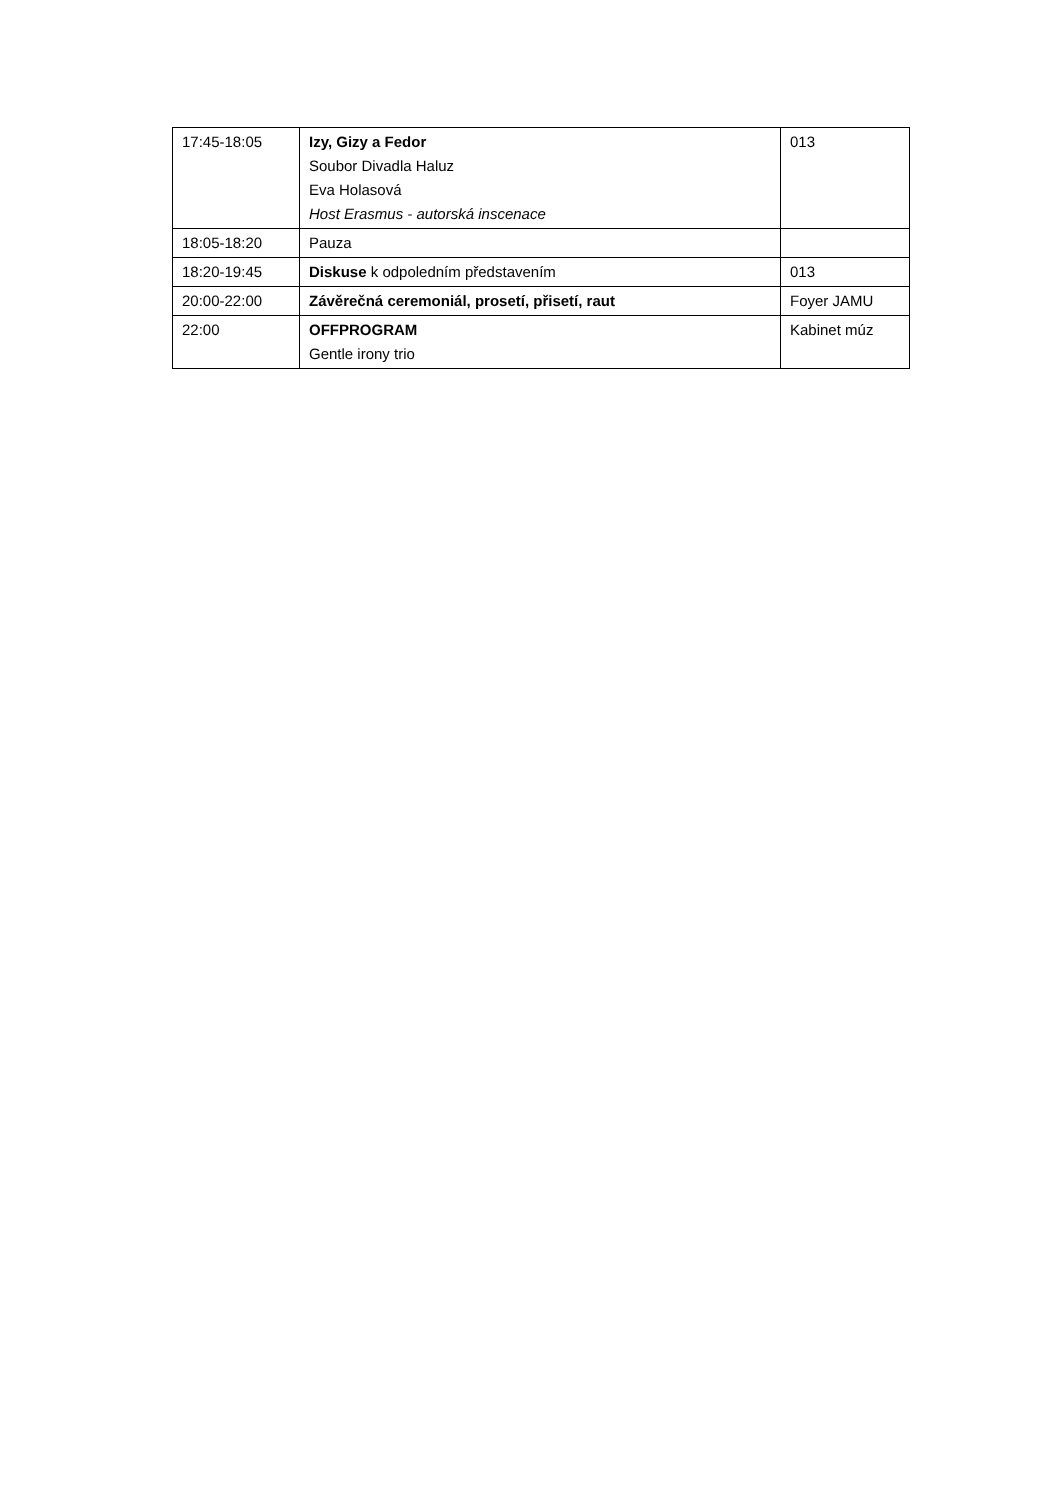| 17:45-18:05 | Izy, Gizy a Fedor Soubor Divadla Haluz Eva Holasová Host Erasmus - autorská inscenace | 013 |
| 18:05-18:20 | Pauza | |
| 18:20-19:45 | Diskuse k odpoledním představením | 013 |
| 20:00-22:00 | Závěrečná ceremoniál, prosetí, přisetí, raut | Foyer JAMU |
| 22:00 | OFFPROGRAM Gentle irony trio | Kabinet múz |